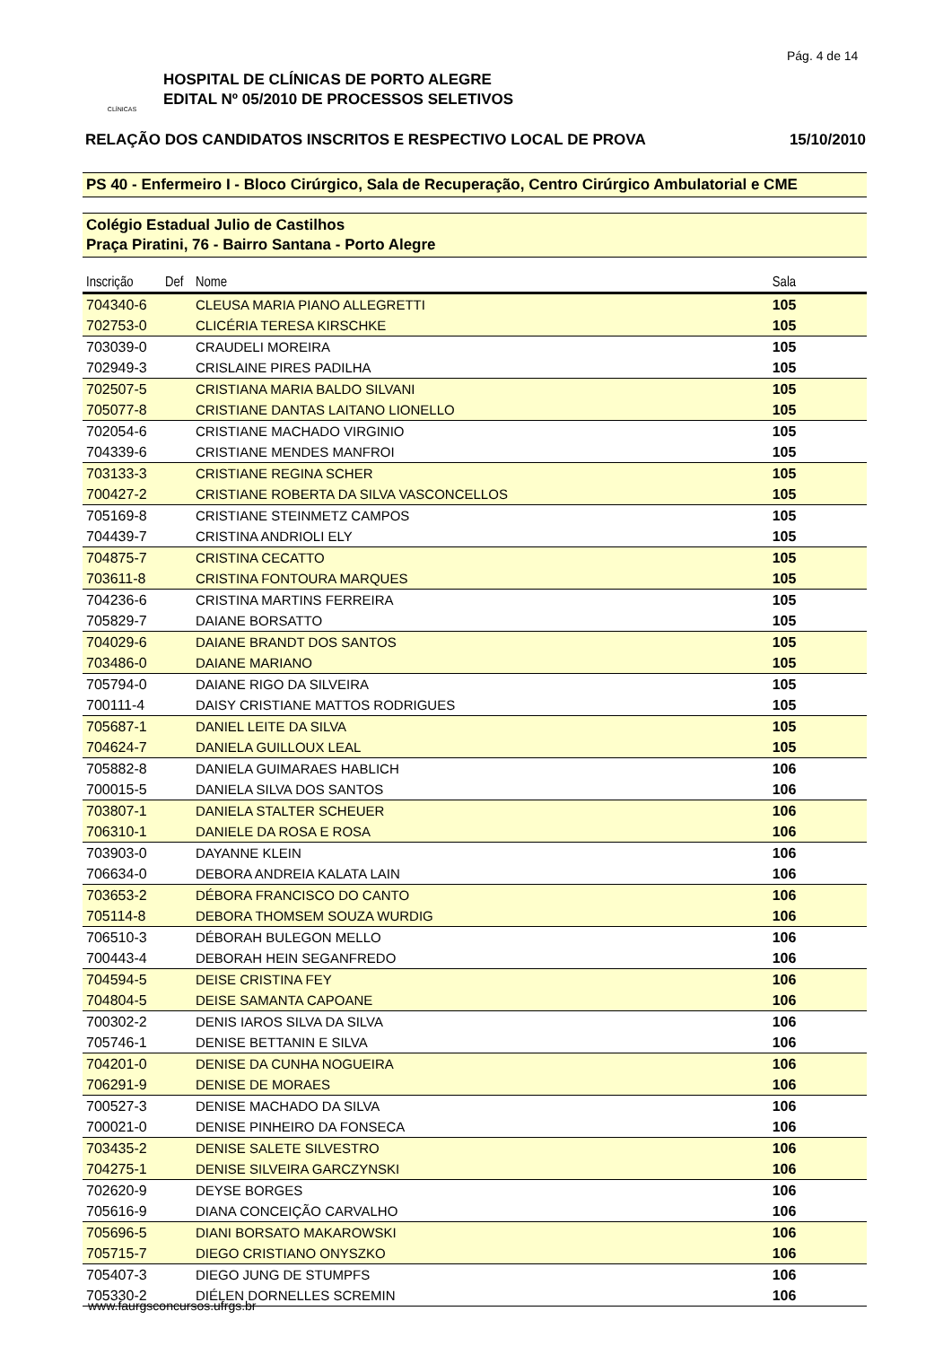Pág. 4 de 14
CLÍNICAS
HOSPITAL DE CLÍNICAS DE PORTO ALEGRE
EDITAL Nº 05/2010 DE PROCESSOS SELETIVOS
RELAÇÃO DOS CANDIDATOS INSCRITOS E RESPECTIVO LOCAL DE PROVA 15/10/2010
PS 40 - Enfermeiro I - Bloco Cirúrgico, Sala de Recuperação, Centro Cirúrgico Ambulatorial e CME
Colégio Estadual Julio de Castilhos
Praça Piratini, 76 - Bairro Santana - Porto Alegre
| Inscrição | Def | Nome | Sala | |
| --- | --- | --- | --- | --- |
| 704340-6 | | CLEUSA MARIA PIANO ALLEGRETTI | 105 | |
| 702753-0 | | CLICÉRIA TERESA KIRSCHKE | 105 | |
| 703039-0 | | CRAUDELI MOREIRA | 105 | |
| 702949-3 | | CRISLAINE PIRES PADILHA | 105 | |
| 702507-5 | | CRISTIANA MARIA BALDO SILVANI | 105 | |
| 705077-8 | | CRISTIANE DANTAS LAITANO LIONELLO | 105 | |
| 702054-6 | | CRISTIANE MACHADO VIRGINIO | 105 | |
| 704339-6 | | CRISTIANE MENDES MANFROI | 105 | |
| 703133-3 | | CRISTIANE REGINA SCHER | 105 | |
| 700427-2 | | CRISTIANE ROBERTA DA SILVA VASCONCELLOS | 105 | |
| 705169-8 | | CRISTIANE STEINMETZ CAMPOS | 105 | |
| 704439-7 | | CRISTINA ANDRIOLI ELY | 105 | |
| 704875-7 | | CRISTINA CECATTO | 105 | |
| 703611-8 | | CRISTINA FONTOURA MARQUES | 105 | |
| 704236-6 | | CRISTINA MARTINS FERREIRA | 105 | |
| 705829-7 | | DAIANE BORSATTO | 105 | |
| 704029-6 | | DAIANE BRANDT DOS SANTOS | 105 | |
| 703486-0 | | DAIANE MARIANO | 105 | |
| 705794-0 | | DAIANE RIGO DA SILVEIRA | 105 | |
| 700111-4 | | DAISY CRISTIANE MATTOS RODRIGUES | 105 | |
| 705687-1 | | DANIEL LEITE DA SILVA | 105 | |
| 704624-7 | | DANIELA GUILLOUX LEAL | 105 | |
| 705882-8 | | DANIELA GUIMARAES HABLICH | 106 | |
| 700015-5 | | DANIELA SILVA DOS SANTOS | 106 | |
| 703807-1 | | DANIELA STALTER SCHEUER | 106 | |
| 706310-1 | | DANIELE DA ROSA E ROSA | 106 | |
| 703903-0 | | DAYANNE KLEIN | 106 | |
| 706634-0 | | DEBORA ANDREIA KALATA LAIN | 106 | |
| 703653-2 | | DÉBORA FRANCISCO DO CANTO | 106 | |
| 705114-8 | | DEBORA THOMSEM SOUZA WURDIG | 106 | |
| 706510-3 | | DÉBORAH BULEGON MELLO | 106 | |
| 700443-4 | | DEBORAH HEIN SEGANFREDO | 106 | |
| 704594-5 | | DEISE CRISTINA FEY | 106 | |
| 704804-5 | | DEISE SAMANTA CAPOANE | 106 | |
| 700302-2 | | DENIS IAROS SILVA DA SILVA | 106 | |
| 705746-1 | | DENISE BETTANIN E SILVA | 106 | |
| 704201-0 | | DENISE DA CUNHA NOGUEIRA | 106 | |
| 706291-9 | | DENISE DE MORAES | 106 | |
| 700527-3 | | DENISE MACHADO DA SILVA | 106 | |
| 700021-0 | | DENISE PINHEIRO DA FONSECA | 106 | |
| 703435-2 | | DENISE SALETE SILVESTRO | 106 | |
| 704275-1 | | DENISE SILVEIRA GARCZYNSKI | 106 | |
| 702620-9 | | DEYSE BORGES | 106 | |
| 705616-9 | | DIANA CONCEIÇÃO CARVALHO | 106 | |
| 705696-5 | | DIANI BORSATO MAKAROWSKI | 106 | |
| 705715-7 | | DIEGO CRISTIANO ONYSZKO | 106 | |
| 705407-3 | | DIEGO JUNG DE STUMPFS | 106 | |
| 705330-2 | | DIÉLEN DORNELLES SCREMIN | 106 | |
www.faurgsconcursos.ufrgs.br